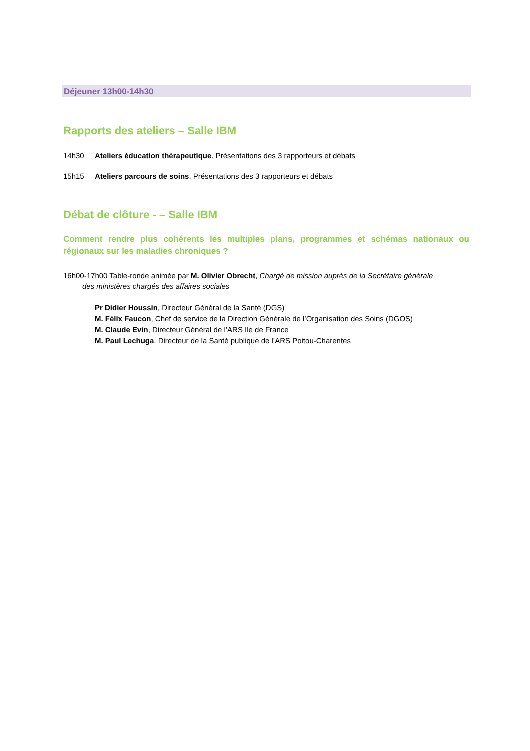Déjeuner 13h00-14h30
Rapports des ateliers – Salle IBM
14h30 Ateliers éducation thérapeutique. Présentations des 3 rapporteurs et débats
15h15 Ateliers parcours de soins. Présentations des 3 rapporteurs et débats
Débat de clôture - – Salle IBM
Comment rendre plus cohérents les multiples plans, programmes et schémas nationaux ou régionaux sur les maladies chroniques ?
16h00-17h00 Table-ronde animée par M. Olivier Obrecht, Chargé de mission auprès de la Secrétaire générale
des ministères chargés des affaires sociales
Pr Didier Houssin, Directeur Général de la Santé (DGS)
M. Félix Faucon, Chef de service de la Direction Générale de l’Organisation des Soins (DGOS)
M. Claude Evin, Directeur Général de l’ARS Ile de France
M. Paul Lechuga, Directeur de la Santé publique de l’ARS Poitou-Charentes